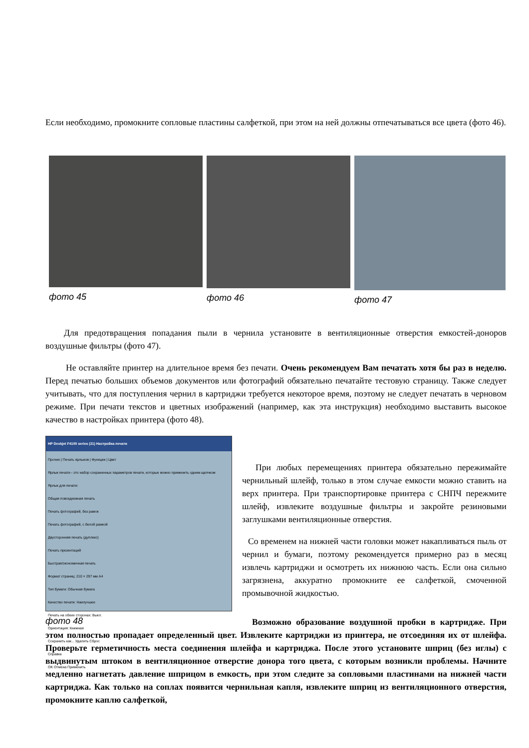Если необходимо, промокните сопловые пластины салфеткой, при этом на ней должны отпечатываться все цвета (фото 46).
фото 45 фото 46 фото 47
Для предотвращения попадания пыли в чернила установите в вентиляционные отверстия емкостей-доноров воздушные фильтры (фото 47).
Не оставляйте принтер на длительное время без печати. Очень рекомендуем Вам печатать хотя бы раз в неделю. Перед печатью больших объемов документов или фотографий обязательно печатайте тестовую страницу. Также следует учитывать, что для поступления чернил в картриджи требуется некоторое время, поэтому не следует печатать в черновом режиме. При печати текстов и цветных изображений (например, как эта инструкция) необходимо выставить высокое качество в настройках принтера (фото 48).
HP Deskjet F4100 series (21) Настройка печати
Прочие | Печать ярлыков | Функции | Цвет
Ярлык печати - это набор сохраненных параметров печати, которые можно применить одним щелчком
Ярлык для печати:
Общая повседневная печать
Печать фотографий, без рамок
Печать фотографий, с белой рамкой
Двусторонняя печать (дуплекс)
Печать презентаций
Быстрая/экономичная печать
Формат страниц: 210 × 297 мм A4
Тип бумаги: Обычная бумага
Качество печати: Наилучшее
Печать на обеих сторонах: Выкл.
Ориентация: Книжная
Сохранить как... Удалить Сброс
Справка
OK Отмена Применить
фото 48
При любых перемещениях принтера обязательно пережимайте чернильный шлейф, только в этом случае емкости можно ставить на верх принтера. При транспортировке принтера с СНПЧ пережмите шлейф, извлеките воздушные фильтры и закройте резиновыми заглушками вентиляционные отверстия.
Со временем на нижней части головки может накапливаться пыль от чернил и бумаги, поэтому рекомендуется примерно раз в месяц извлечь картриджи и осмотреть их нижнюю часть. Если она сильно загрязнена, аккуратно промокните ее салфеткой, смоченной промывочной жидкостью.
Возможно образование воздушной пробки в картридже. При этом полностью пропадает определенный цвет. Извлеките картриджи из принтера, не отсоединяя их от шлейфа. Проверьте герметичность места соединения шлейфа и картриджа. После этого установите шприц (без иглы) с выдвинутым штоком в вентиляционное отверстие донора того цвета, с которым возникли проблемы. Начните медленно нагнетать давление шприцом в емкость, при этом следите за сопловыми пластинами на нижней части картриджа. Как только на соплах появится чернильная капля, извлеките шприц из вентиляционного отверстия, промокните каплю салфеткой,